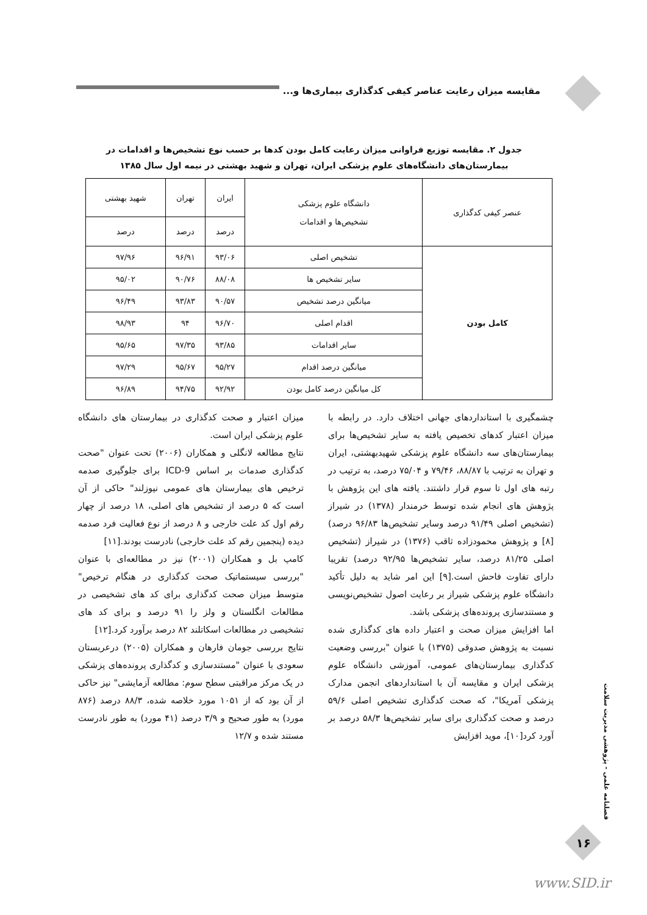مقایسه میزان رعایت عناصر کیفی کدگذاری بیماری‌ها و...
جدول ۲. مقایسه توزیع فراوانی میزان رعایت کامل بودن کدها بر حسب نوع تشخیص‌ها و اقدامات در بیمارستان‌های دانشگاه‌های علوم پزشکی ایران، تهران و شهید بهشتی در نیمه اول سال ۱۳۸۵
| عنصر کیفی کدگذاری | دانشگاه علوم پزشکی تشخیص‌ها و اقدامات | ایران | تهران | شهید بهشتی |
| --- | --- | --- | --- | --- |
| | | درصد | درصد | درصد |
| کامل بودن | تشخیص اصلی | ۹۳/۰۶ | ۹۶/۹۱ | ۹۷/۹۶ |
| | سایر تشخیص ها | ۸۸/۰۸ | ۹۰/۷۶ | ۹۵/۰۲ |
| | میانگین درصد تشخیص | ۹۰/۵۷ | ۹۳/۸۳ | ۹۶/۴۹ |
| | اقدام اصلی | ۹۶/۷۰ | ۹۴ | ۹۸/۹۳ |
| | سایر اقدامات | ۹۳/۸۵ | ۹۷/۳۵ | ۹۵/۶۵ |
| | میانگین درصد اقدام | ۹۵/۲۷ | ۹۵/۶۷ | ۹۷/۲۹ |
| | کل میانگین درصد کامل بودن | ۹۲/۹۲ | ۹۴/۷۵ | ۹۶/۸۹ |
چشمگیری با استانداردهای جهانی اختلاف دارد. در رابطه با میزان اعتبار کدهای تخصیص یافته به سایر تشخیص‌ها برای بیمارستان‌های سه دانشگاه علوم پزشکی شهیدبهشتی، ایران و تهران به ترتیب با ۸۸/۸۷، ۷۹/۴۶ و ۷۵/۰۴ درصد، به ترتیب در رتبه های اول تا سوم قرار داشتند. یافته های این پژوهش با پژوهش های انجام شده توسط خرمندار (۱۳۷۸) در شیراز (تشخیص اصلی ۹۱/۴۹ درصد وسایر تشخیص‌ها ۹۶/۸۳ درصد) [۸] و پژوهش محمودزاده ثاقب (۱۳۷۶) در شیراز (تشخیص اصلی ۸۱/۲۵ درصد، سایر تشخیص‌ها ۹۲/۹۵ درصد) تقریبا دارای تفاوت فاحش است.[۹] این امر شاید به دلیل تأکید دانشگاه علوم پزشکی شیراز بر رعایت اصول تشخیص‌نویسی و مستندسازی پرونده‌های پزشکی باشد.
اما افزایش میزان صحت و اعتبار داده های کدگذاری شده نسبت به پژوهش صدوقی (۱۳۷۵) با عنوان "بررسی وضعیت کدگذاری بیمارستان‌های عمومی، آموزشی دانشگاه علوم پزشکی ایران و مقایسه آن با استانداردهای انجمن مدارک پزشکی آمریکا"، که صحت کدگذاری تشخیص اصلی ۵۹/۶ درصد و صحت کدگذاری برای سایر تشخیص‌ها ۵۸/۳ درصد بر آورد کرد[۱۰]، موید افزایش
میزان اعتبار و صحت کدگذاری در بیمارستان های دانشگاه علوم پزشکی ایران است.
نتایج مطالعه لانگلی و همکاران (۲۰۰۶) تحت عنوان "صحت کدگذاری صدمات بر اساس ICD-9 برای جلوگیری صدمه ترخیص های بیمارستان های عمومی نیوزلند" حاکی از آن است که ۵ درصد از تشخیص های اصلی، ۱۸ درصد از چهار رقم اول کد علت خارجی و ۸ درصد از نوع فعالیت فرد صدمه دیده (پنجمین رقم کد علت خارجی) نادرست بودند.[۱۱]
کامپ بل و همکاران (۲۰۰۱) نیز در مطالعه‌ای با عنوان "بررسی سیستماتیک صحت کدگذاری در هنگام ترخیص" متوسط میزان صحت کدگذاری برای کد های تشخیصی در مطالعات انگلستان و ولز را ۹۱ درصد و برای کد های تشخیصی در مطالعات اسکاتلند ۸۲ درصد برآورد کرد.[۱۲]
نتایج بررسی جومان فارهان و همکاران (۲۰۰۵) درعربستان سعودی با عنوان "مستندسازی و کدگذاری پرونده‌های پزشکی در یک مرکز مراقبتی سطح سوم: مطالعه آزمایشی" نیز حاکی از آن بود که از ۱۰۵۱ مورد خلاصه شده، ۸۸/۳ درصد (۸۷۶ مورد) به طور صحیح و ۳/۹ درصد (۴۱ مورد) به طور نادرست مستند شده و ۱۲/۷
فصلنامه علمی - پژوهشی مدیریت سلامت
۱۶
www.SID.ir